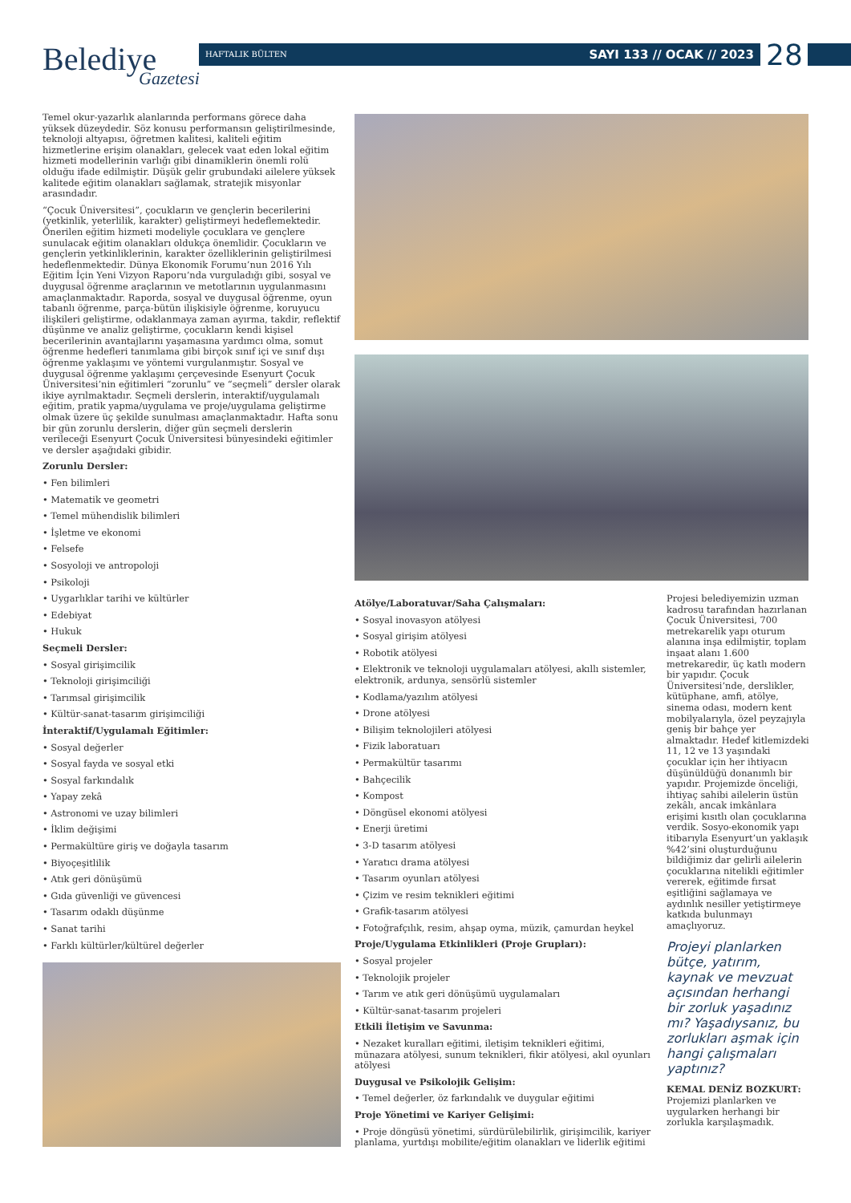Belediye
Gazetesi
HAFTALIK BÜLTEN SAYI 133 // OCAK // 2023 28
Temel okur-yazarlık alanlarında performans görece daha yüksek düzeydedir. Söz konusu performansın geliştirilmesinde, teknoloji altyapısı, öğretmen kalitesi, kaliteli eğitim hizmetlerine erişim olanakları, gelecek vaat eden lokal eğitim hizmeti modellerinin varlığı gibi dinamiklerin önemli rolü olduğu ifade edilmiştir. Düşük gelir grubundaki ailelere yüksek kalitede eğitim olanakları sağlamak, stratejik misyonlar arasındadır.
“Çocuk Üniversitesi”, çocukların ve gençlerin becerilerini (yetkinlik, yeterlilik, karakter) geliştirmeyi hedeflemektedir. Önerilen eğitim hizmeti modeliyle çocuklara ve gençlere sunulacak eğitim olanakları oldukça önemlidir. Çocukların ve gençlerin yetkinliklerinin, karakter özelliklerinin geliştirilmesi hedeflenmektedir. Dünya Ekonomik Forumu’nun 2016 Yılı Eğitim İçin Yeni Vizyon Raporu’nda vurguladığı gibi, sosyal ve duygusal öğrenme araçlarının ve metotlarının uygulanmasını amaçlanmaktadır. Raporda, sosyal ve duygusal öğrenme, oyun tabanlı öğrenme, parça-bütün ilişkisiyle öğrenme, koruyucu ilişkileri geliştirme, odaklanmaya zaman ayırma, takdir, reflektif düşünme ve analiz geliştirme, çocukların kendi kişisel becerilerinin avantajlarını yaşamasına yardımcı olma, somut öğrenme hedefleri tanımlama gibi birçok sınıf içi ve sınıf dışı öğrenme yaklaşımı ve yöntemi vurgulanmıştır. Sosyal ve duygusal öğrenme yaklaşımı çerçevesinde Esenyurt Çocuk Üniversitesi’nin eğitimleri “zorunlu” ve “seçmeli” dersler olarak ikiye ayrılmaktadır. Seçmeli derslerin, interaktif/uygulamalı eğitim, pratik yapma/uygulama ve proje/uygulama geliştirme olmak üzere üç şekilde sunulması amaçlanmaktadır. Hafta sonu bir gün zorunlu derslerin, diğer gün seçmeli derslerin verileceği Esenyurt Çocuk Üniversitesi bünyesindeki eğitimler ve dersler aşağıdaki gibidir.
Zorunlu Dersler:
• Fen bilimleri
• Matematik ve geometri
• Temel mühendislik bilimleri
• İşletme ve ekonomi
• Felsefe
• Sosyoloji ve antropoloji
• Psikoloji
• Uygarlıklar tarihi ve kültürler
• Edebiyat
• Hukuk
Seçmeli Dersler:
• Sosyal girişimcilik
• Teknoloji girişimciliği
• Tarımsal girişimcilik
• Kültür-sanat-tasarım girişimciliği
İnteraktif/Uygulamalı Eğitimler:
• Sosyal değerler
• Sosyal fayda ve sosyal etki
• Sosyal farkındalık
• Yapay zekâ
• Astronomi ve uzay bilimleri
• İklim değişimi
• Permakültüre giriş ve doğayla tasarım
• Biyoçeşitlilik
• Atık geri dönüşümü
• Gıda güvenliği ve güvencesi
• Tasarım odaklı düşünme
• Sanat tarihi
• Farklı kültürler/kültürel değerler
Atölye/Laboratuvar/Saha Çalışmaları:
• Sosyal inovasyon atölyesi
• Sosyal girişim atölyesi
• Robotik atölyesi
• Elektronik ve teknoloji uygulamaları atölyesi, akıllı sistemler, elektronik, ardunya, sensörlü sistemler
• Kodlama/yazılım atölyesi
• Drone atölyesi
• Bilişim teknolojileri atölyesi
• Fizik laboratuarı
• Permakültür tasarımı
• Bahçecilik
• Kompost
• Döngüsel ekonomi atölyesi
• Enerji üretimi
• 3-D tasarım atölyesi
• Yaratıcı drama atölyesi
• Tasarım oyunları atölyesi
• Çizim ve resim teknikleri eğitimi
• Grafik-tasarım atölyesi
• Fotoğrafçılık, resim, ahşap oyma, müzik, çamurdan heykel
Proje/Uygulama Etkinlikleri (Proje Grupları):
• Sosyal projeler
• Teknolojik projeler
• Tarım ve atık geri dönüşümü uygulamaları
• Kültür-sanat-tasarım projeleri
Etkili İletişim ve Savunma:
• Nezaket kuralları eğitimi, iletişim teknikleri eğitimi, münazara atölyesi, sunum teknikleri, fikir atölyesi, akıl oyunları atölyesi
Duygusal ve Psikolojik Gelişim:
• Temel değerler, öz farkındalık ve duygular eğitimi
Proje Yönetimi ve Kariyer Gelişimi:
• Proje döngüsü yönetimi, sürdürülebilirlik, girişimcilik, kariyer planlama, yurtdışı mobilite/eğitim olanakları ve liderlik eğitimi
Projesi belediyemizin uzman kadrosu tarafından hazırlanan Çocuk Üniversitesi, 700 metrekarelik yapı oturum alanına inşa edilmiştir, toplam inşaat alanı 1.600 metrekaredir, üç katlı modern bir yapıdır. Çocuk Üniversitesi’nde, derslikler, kütüphane, amfi, atölye, sinema odası, modern kent mobilyalarıyla, özel peyzajıyla geniş bir bahçe yer almaktadır. Hedef kitlemizdeki 11, 12 ve 13 yaşındaki çocuklar için her ihtiyacın düşünüldüğü donanımlı bir yapıdır. Projemizde önceliği, ihtiyaç sahibi ailelerin üstün zekâlı, ancak imkânlara erişimi kısıtlı olan çocuklarına verdik. Sosyo-ekonomik yapı itibarıyla Esenyurt’un yaklaşık %42’sini oluşturduğunu bildiğimiz dar gelirli ailelerin çocuklarına nitelikli eğitimler vererek, eğitimde fırsat eşitliğini sağlamaya ve aydınlık nesiller yetiştirmeye katkıda bulunmayı amaçlıyoruz.
Projeyi planlarken bütçe, yatırım, kaynak ve mevzuat açısından herhangi bir zorluk yaşadınız mı? Yaşadıysanız, bu zorlukları aşmak için hangi çalışmaları yaptınız?
KEMAL DENİZ BOZKURT:
Projemizi planlarken ve uygularken herhangi bir zorlukla karşılaşmadık.